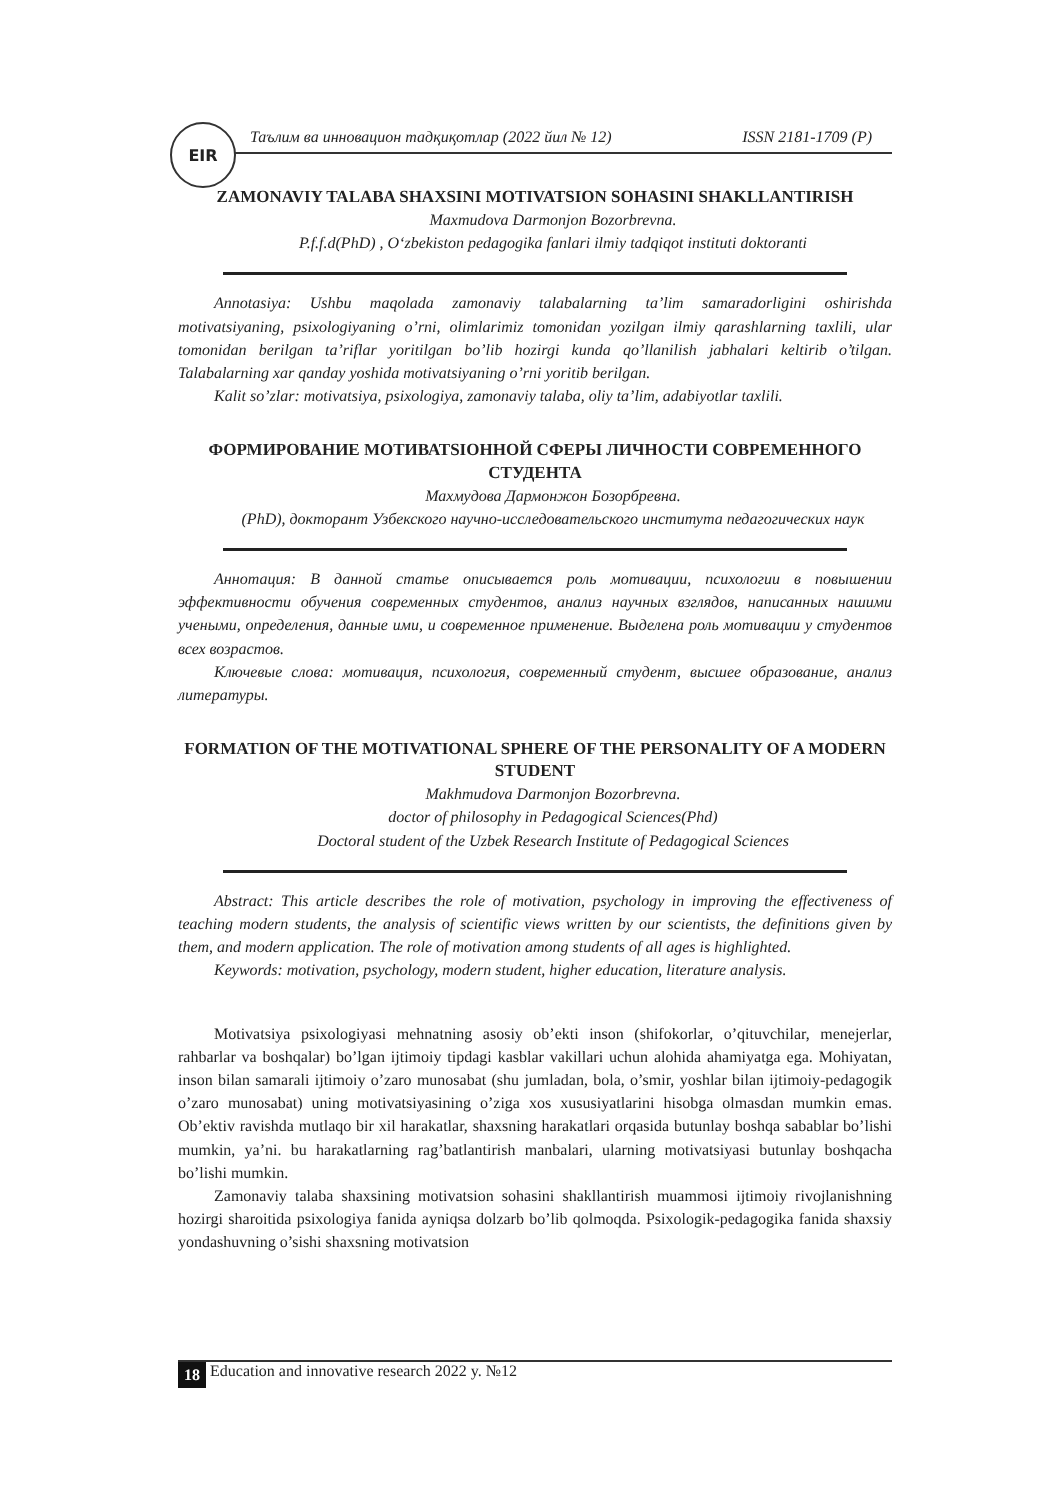EIR
Таълим ва инновацион тадқиқотлар (2022 йил № 12) ISSN 2181-1709 (P)
ZAMONAVIY TALABA SHAXSINI MOTIVATSION SOHASINI SHAKLLANTIRISH
Maxmudova Darmonjon Bozorbrevna.
P.f.f.d(PhD) , O‘zbekiston pedagogika fanlari ilmiy tadqiqot instituti doktoranti
Annotasiya: Ushbu maqolada zamonaviy talabalarning ta’lim samaradorligini oshirishda motivatsiyaning, psixologiyaning o’rni, olimlarimiz tomonidan yozilgan ilmiy qarashlarning taxlili, ular tomonidan berilgan ta’riflar yoritilgan bo’lib hozirgi kunda qo’llanilish jabhalari keltirib o’tilgan. Talabalarning xar qanday yoshida motivatsiyaning o’rni yoritib berilgan.
Kalit so’zlar: motivatsiya, psixologiya, zamonaviy talaba, oliy ta’lim, adabiyotlar taxlili.
ФОРМИРОВАНИЕ МОТИВАТSIОННОЙ СФЕРЫ ЛИЧНОСТИ СОВРЕМЕННОГО СТУДЕНТА
Махмудова Дармонжон Бозорбревна.
(PhD), докторант Узбекского научно-исследовательского института педагогических наук
Аннотация: В данной статье описывается роль мотивации, психологии в повышении эффективности обучения современных студентов, анализ научных взглядов, написанных нашими учеными, определения, данные ими, и современное применение. Выделена роль мотивации у студентов всех возрастов.
Ключевые слова: мотивация, психология, современный студент, высшее образование, анализ литературы.
FORMATION OF THE MOTIVATIONAL SPHERE OF THE PERSONALITY OF A MODERN STUDENT
Makhmudova Darmonjon Bozorbrevna.
doctor of philosophy in Pedagogical Sciences(Phd)
Doctoral student of the Uzbek Research Institute of Pedagogical Sciences
Abstract: This article describes the role of motivation, psychology in improving the effectiveness of teaching modern students, the analysis of scientific views written by our scientists, the definitions given by them, and modern application. The role of motivation among students of all ages is highlighted.
Keywords: motivation, psychology, modern student, higher education, literature analysis.
Motivatsiya psixologiyasi mehnatning asosiy ob’ekti inson (shifokorlar, o’qituvchilar, menejerlar, rahbarlar va boshqalar) bo’lgan ijtimoiy tipdagi kasblar vakillari uchun alohida ahamiyatga ega. Mohiyatan, inson bilan samarali ijtimoiy o’zaro munosabat (shu jumladan, bola, o’smir, yoshlar bilan ijtimoiy-pedagogik o’zaro munosabat) uning motivatsiyasining o’ziga xos xususiyatlarini hisobga olmasdan mumkin emas. Ob’ektiv ravishda mutlaqo bir xil harakatlar, shaxsning harakatlari orqasida butunlay boshqa sabablar bo’lishi mumkin, ya’ni. bu harakatlarning rag’batlantirish manbalari, ularning motivatsiyasi butunlay boshqacha bo’lishi mumkin.
Zamonaviy talaba shaxsining motivatsion sohasini shakllantirish muammosi ijtimoiy rivojlanishning hozirgi sharoitida psixologiya fanida ayniqsa dolzarb bo’lib qolmoqda. Psixologik-pedagogika fanida shaxsiy yondashuvning o’sishi shaxsning motivatsion
18 Education and innovative research 2022 y. №12